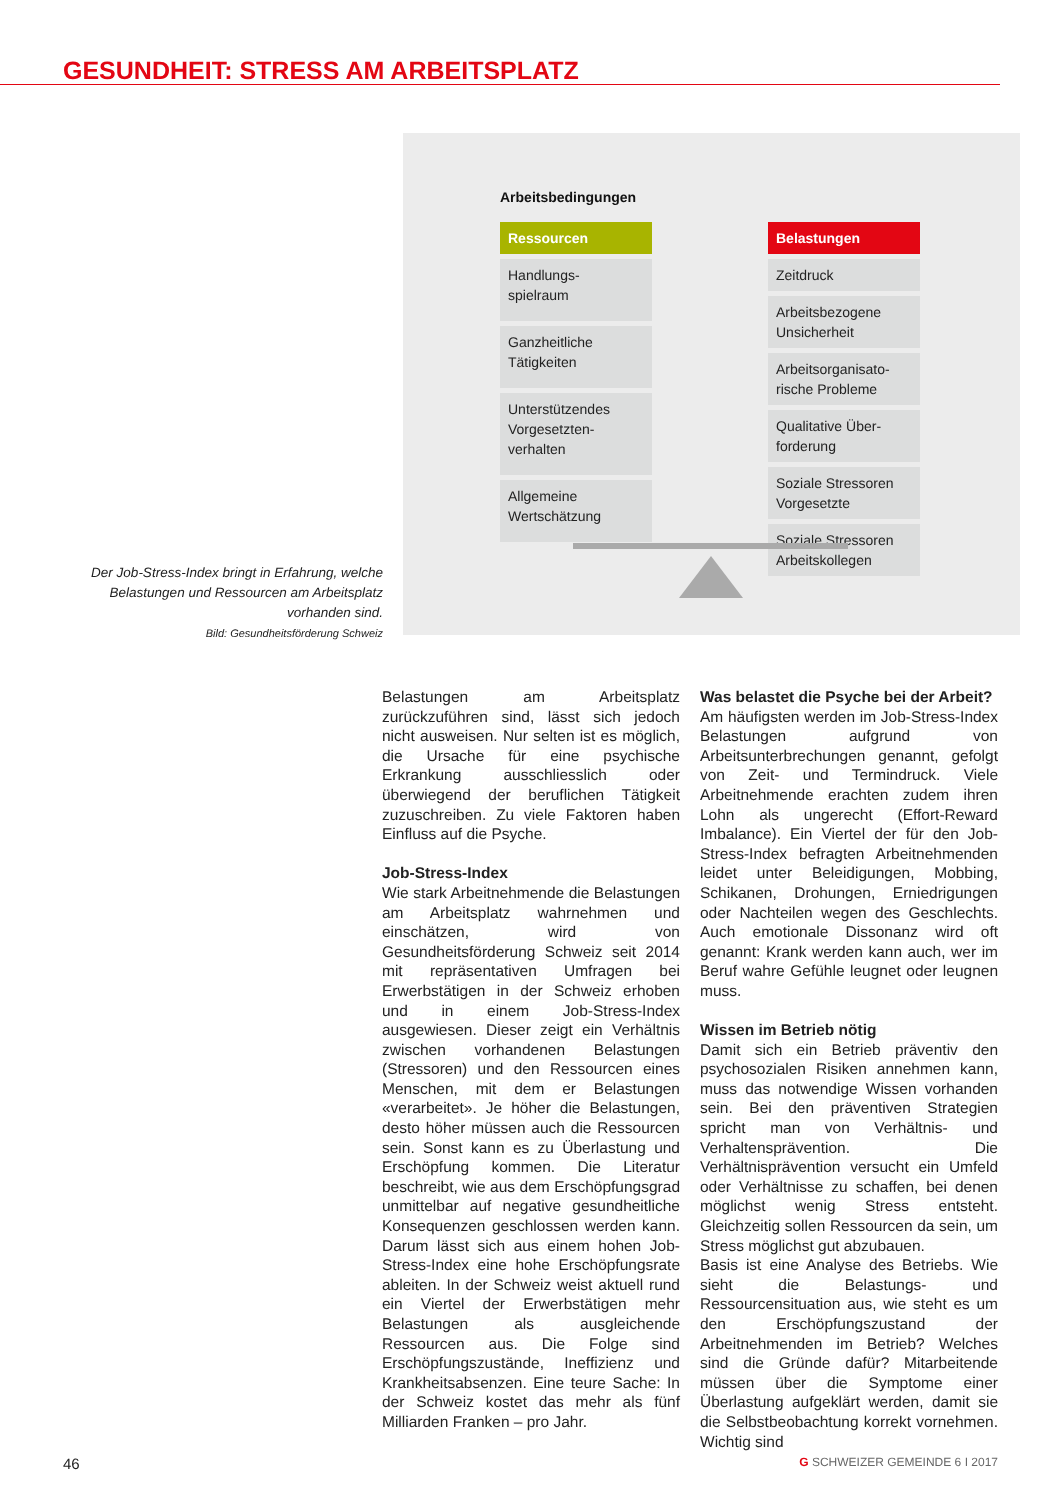GESUNDHEIT: STRESS AM ARBEITSPLATZ
Der Job-Stress-Index bringt in Erfahrung, welche Belastungen und Ressourcen am Arbeitsplatz vorhanden sind.
Bild: Gesundheitsförderung Schweiz
Arbeitsbedingungen
Ressourcen
Handlungs-
spielraum
Ganzheitliche
Tätigkeiten
Unterstützendes
Vorgesetzten-
verhalten
Allgemeine
Wertschätzung
Belastungen
Zeitdruck
Arbeitsbezogene
Unsicherheit
Arbeitsorganisato-
rische Probleme
Qualitative Über-
forderung
Soziale Stressoren
Vorgesetzte
Soziale Stressoren
Arbeitskollegen
Belastungen am Arbeitsplatz zurückzuführen sind, lässt sich jedoch nicht ausweisen. Nur selten ist es möglich, die Ursache für eine psychische Erkrankung ausschliesslich oder überwiegend der beruflichen Tätigkeit zuzuschreiben. Zu viele Faktoren haben Einfluss auf die Psyche.
Job-Stress-Index
Wie stark Arbeitnehmende die Belastungen am Arbeitsplatz wahrnehmen und einschätzen, wird von Gesundheitsförderung Schweiz seit 2014 mit repräsentativen Umfragen bei Erwerbstätigen in der Schweiz erhoben und in einem Job-Stress-Index ausgewiesen. Dieser zeigt ein Verhältnis zwischen vorhandenen Belastungen (Stressoren) und den Ressourcen eines Menschen, mit dem er Belastungen «verarbeitet». Je höher die Belastungen, desto höher müssen auch die Ressourcen sein. Sonst kann es zu Überlastung und Erschöpfung kommen. Die Literatur beschreibt, wie aus dem Erschöpfungsgrad unmittelbar auf negative gesundheitliche Konsequenzen geschlossen werden kann. Darum lässt sich aus einem hohen Job-Stress-Index eine hohe Erschöpfungsrate ableiten. In der Schweiz weist aktuell rund ein Viertel der Erwerbstätigen mehr Belastungen als ausgleichende Ressourcen aus. Die Folge sind Erschöpfungszustände, Ineffizienz und Krankheitsabsenzen. Eine teure Sache: In der Schweiz kostet das mehr als fünf Milliarden Franken – pro Jahr.
Was belastet die Psyche bei der Arbeit?
Am häufigsten werden im Job-Stress-Index Belastungen aufgrund von Arbeitsunterbrechungen genannt, gefolgt von Zeit- und Termindruck. Viele Arbeitnehmende erachten zudem ihren Lohn als ungerecht (Effort-Reward Imbalance). Ein Viertel der für den Job-Stress-Index befragten Arbeitnehmenden leidet unter Beleidigungen, Mobbing, Schikanen, Drohungen, Erniedrigungen oder Nachteilen wegen des Geschlechts. Auch emotionale Dissonanz wird oft genannt: Krank werden kann auch, wer im Beruf wahre Gefühle leugnet oder leugnen muss.
Wissen im Betrieb nötig
Damit sich ein Betrieb präventiv den psychosozialen Risiken annehmen kann, muss das notwendige Wissen vorhanden sein. Bei den präventiven Strategien spricht man von Verhältnis- und Verhaltensprävention. Die Verhältnisprävention versucht ein Umfeld oder Verhältnisse zu schaffen, bei denen möglichst wenig Stress entsteht. Gleichzeitig sollen Ressourcen da sein, um Stress möglichst gut abzubauen.
Basis ist eine Analyse des Betriebs. Wie sieht die Belastungs- und Ressourcensituation aus, wie steht es um den Erschöpfungszustand der Arbeitnehmenden im Betrieb? Welches sind die Gründe dafür? Mitarbeitende müssen über die Symptome einer Überlastung aufgeklärt werden, damit sie die Selbstbeobachtung korrekt vornehmen. Wichtig sind
46 G SCHWEIZER GEMEINDE 6 I 2017